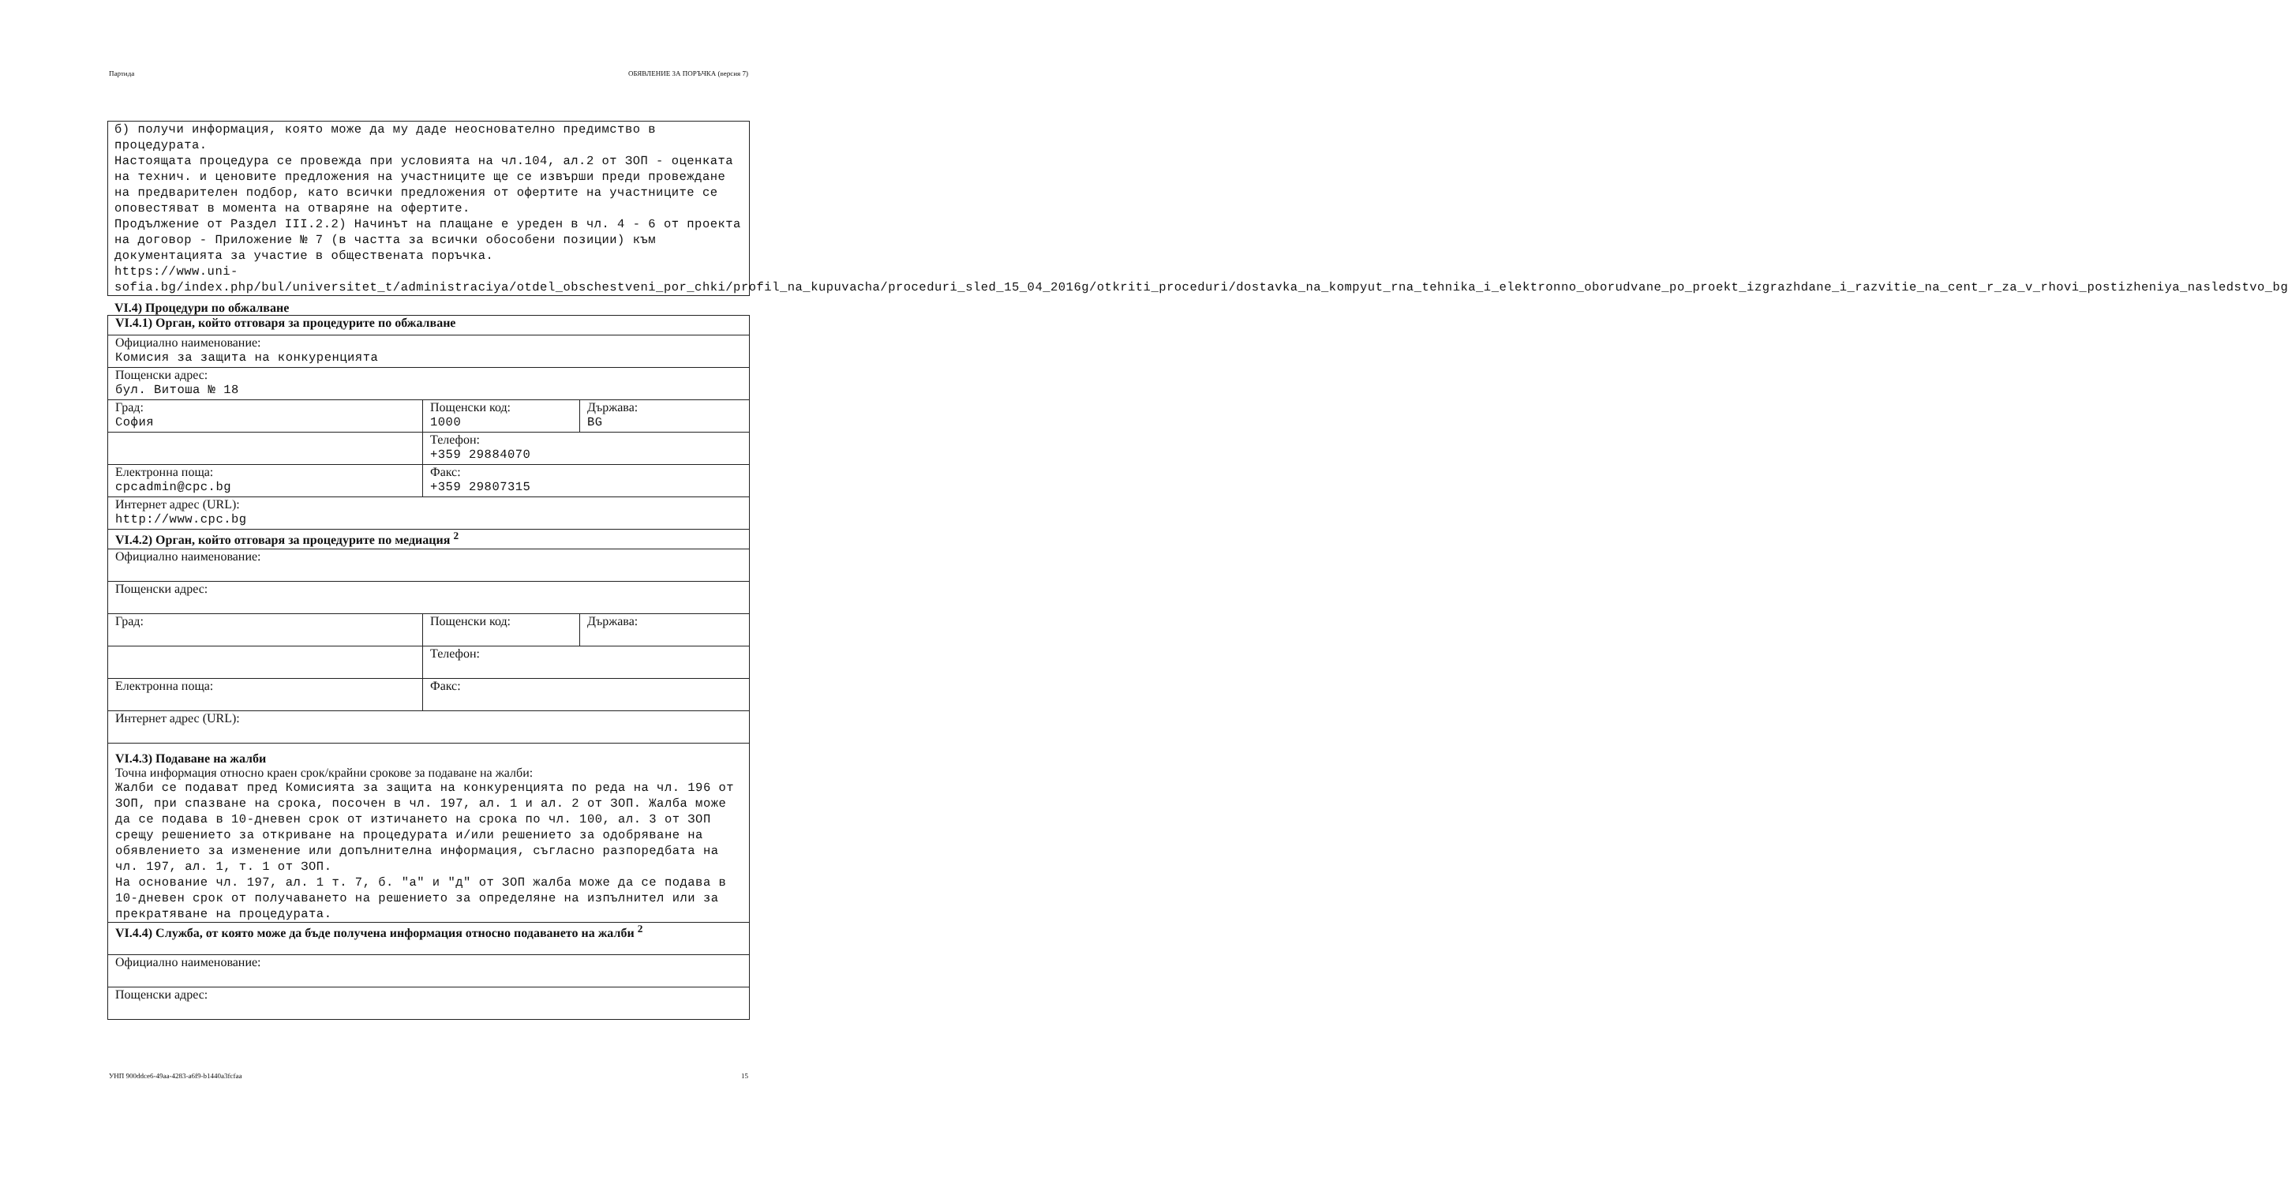Партида ОБЯВЛЕНИЕ ЗА ПОРЪЧКА (версия 7)
б) получи информация, която може да му даде неоснователно предимство в процедурата.
Настоящата процедура се провежда при условията на чл.104, ал.2 от ЗОП - оценката на технич. и ценовите предложения на участниците ще се извърши преди провеждане на предварителен подбор, като всички предложения от офертите на участниците се оповестяват в момента на отваряне на офертите.
Продължение от Раздел III.2.2) Начинът на плащане е уреден в чл. 4 - 6 от проекта на договор - Приложение № 7 (в частта за всички обособени позиции) към документацията за участие в обществената поръчка.
https://www.uni-sofia.bg/index.php/bul/universitet_t/administraciya/otdel_obschestveni_por_chki/profil_na_kupuvacha/proceduri_sled_15_04_2016g/otkriti_proceduri/dostavka_na_kompyut_rna_tehnika_i_elektronno_oborudvane_po_proekt_izgrazhdane_i_razvitie_na_cent_r_za_v_rhovi_postizheniya_nasledstvo_bg
VI.4) Процедури по обжалване
| VI.4.1) Орган, който отговаря за процедурите по обжалване | | |
| Официално наименование: Комисия за защита на конкуренцията | | |
| Пощенски адрес: бул. Витоша № 18 | | |
| Град: София | Пощенски код: 1000 | Държава: BG |
| | Телефон: +359 29884070 | |
| Електронна поща: cpcadmin@cpc.bg | Факс: +359 29807315 | |
| Интернет адрес (URL): http://www.cpc.bg | | |
| VI.4.2) Орган, който отговаря за процедурите по медиация <sup>2</sup> | | |
| Официално наименование: | | |
| Пощенски адрес: | | |
| Град: | Пощенски код: | Държава: |
| | Телефон: | |
| Електронна поща: | Факс: | |
| Интернет адрес (URL): | | |
| VI.4.3) Подаване на жалби Точна информация относно краен срок/крайни срокове за подаване на жалби: Жалби се подават пред Комисията за защита на конкуренцията по реда на чл. 196 от ЗОП, при спазване на срока, посочен в чл. 197, ал. 1 и ал. 2 от ЗОП. Жалба може да се подава в 10-дневен срок от изтичането на срока по чл. 100, ал. 3 от ЗОП срещу решението за откриване на процедурата и/или решението за одобряване на обявлението за изменение или допълнителна информация, съгласно разпоредбата на чл. 197, ал. 1, т. 1 от ЗОП. На основание чл. 197, ал. 1 т. 7, б. "а" и "д" от ЗОП жалба може да се подава в 10-дневен срок от получаването на решението за определяне на изпълнител или за прекратяване на процедурата. | | |
| VI.4.4) Служба, от която може да бъде получена информация относно подаването на жалби <sup>2</sup> | | |
| Официално наименование: | | |
| Пощенски адрес: | | |
УНП 900ddce6-49aa-4283-a6f9-b1440a3fcfaa 15